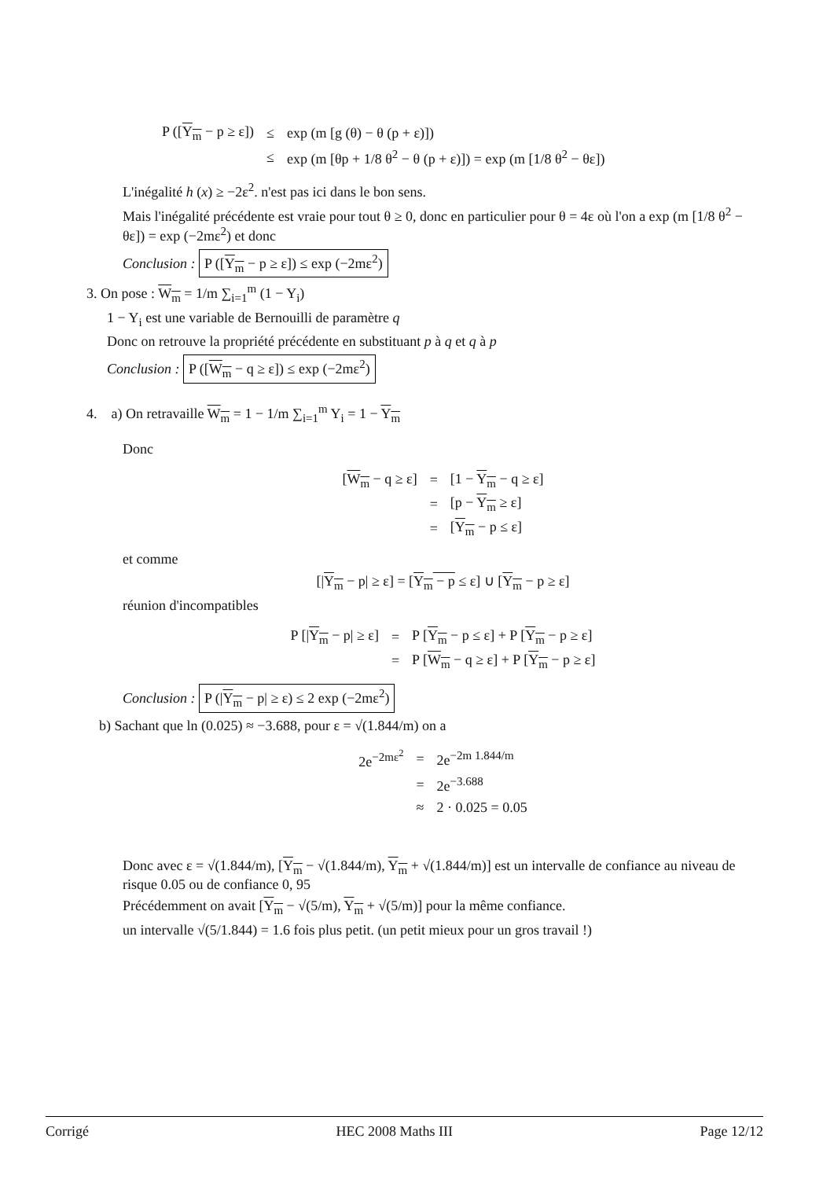| P ([ Y<sub>m</sub> − p ≥ ε]) | ≤ | exp (m [g (θ) − θ (p + ε)]) |
| | ≤ | exp (m [θp + 1/8 θ<sup>2</sup> − θ (p + ε)]) = exp (m [1/8 θ<sup>2</sup> − θε]) |
L'inégalité h (x) ≥ −2ε<sup>2</sup>. n'est pas ici dans le bon sens.
Mais l'inégalité précédente est vraie pour tout θ ≥ 0, donc en particulier pour θ = 4ε où l'on a exp (m [1/8 θ<sup>2</sup> − θε]) = exp (−2mε<sup>2</sup>) et donc
Conclusion : P ([Y<sub>m</sub> − p ≥ ε]) ≤ exp (−2mε<sup>2</sup>)
3. On pose : W<sub>m</sub> = 1/m ∑<sub>i=1</sub><sup>m</sup> (1 − Y<sub>i</sub>)
1 − Y<sub>i</sub> est une variable de Bernouilli de paramètre q
Donc on retrouve la propriété précédente en substituant p à q et q à p
Conclusion : P ([W<sub>m</sub> − q ≥ ε]) ≤ exp (−2mε<sup>2</sup>)
4. a) On retravaille W<sub>m</sub> = 1 − 1/m ∑<sub>i=1</sub><sup>m</sup> Y<sub>i</sub> = 1 − Y<sub>m</sub>
Donc
| [ W<sub>m</sub> − q ≥ ε] | = | [1 − Y<sub>m</sub> − q ≥ ε] |
| | = | [p − Y<sub>m</sub> ≥ ε] |
| | = | [ Y<sub>m</sub> − p ≤ ε] |
et comme
[|Y<sub>m</sub> − p| ≥ ε] = [Y<sub>m</sub> − p ≤ ε] ∪ [Y<sub>m</sub> − p ≥ ε]
réunion d'incompatibles
| P [/ Y<sub>m</sub> − p/ ≥ ε] | = | P [ Y<sub>m</sub> − p ≤ ε] + P [ Y<sub>m</sub> − p ≥ ε] |
| | = | P [ W<sub>m</sub> − q ≥ ε] + P [ Y<sub>m</sub> − p ≥ ε] |
Conclusion : P (|Y<sub>m</sub> − p| ≥ ε) ≤ 2 exp (−2mε<sup>2</sup>)
b) Sachant que ln (0.025) ≈ −3.688, pour ε = √(1.844/m) on a
| 2e<sup>−2mε<sup>2</sup></sup> | = | 2e<sup>−2m 1.844/m</sup> |
| | = | 2e<sup>−3.688</sup> |
| | ≈ | 2 · 0.025 = 0.05 |
Donc avec ε = √(1.844/m), [Y<sub>m</sub> − √(1.844/m), Y<sub>m</sub> + √(1.844/m)] est un intervalle de confiance au niveau de risque 0.05 ou de confiance 0, 95
Précédemment on avait [Y<sub>m</sub> − √(5/m), Y<sub>m</sub> + √(5/m)] pour la même confiance.
un intervalle √(5/1.844) = 1.6 fois plus petit. (un petit mieux pour un gros travail !)
Corrigé HEC 2008 Maths III Page 12/12